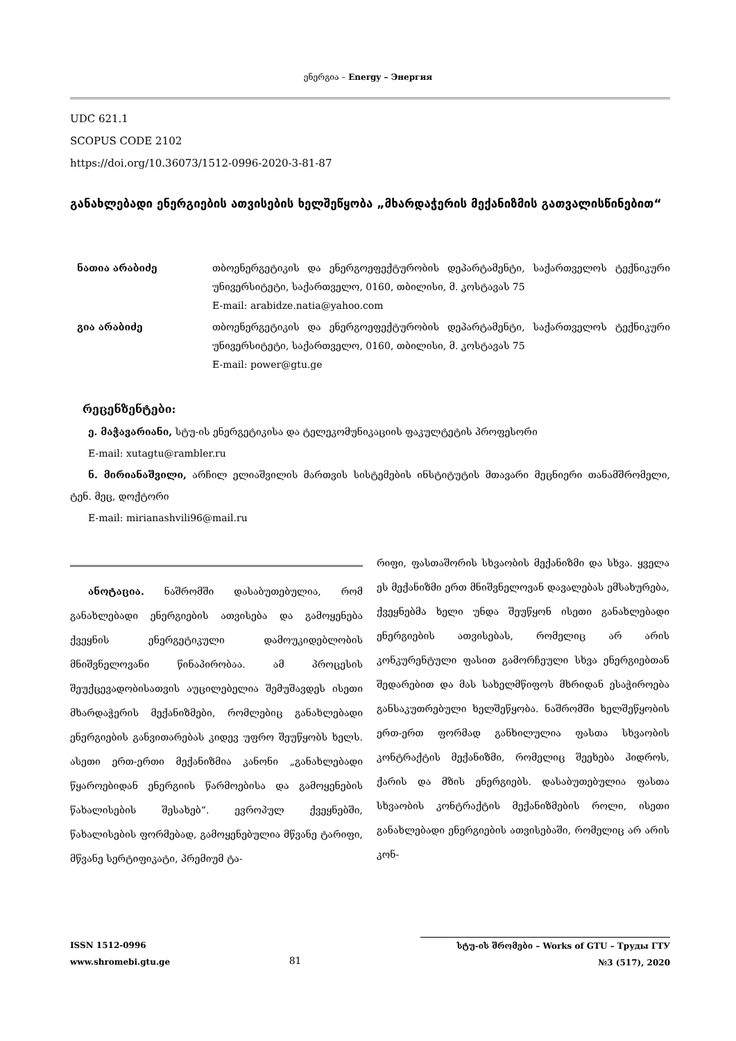ენერგია – Energy – Энергия
UDC 621.1
SCOPUS CODE 2102
https://doi.org/10.36073/1512-0996-2020-3-81-87
განახლებადი ენერგიების ათვისების ხელშეწყობა „მხარდაჭერის მექანიზმის გათვალისწინებით“
ნათია არაბიძე თბოენერგეტიკის და ენერგოეფექტურობის დეპარტამენტი, საქართველოს ტექნიკური უნივერსიტეტი, საქართველო, 0160, თბილისი, მ. კოსტავას 75
E-mail: arabidze.natia@yahoo.com
გია არაბიძე თბოენერგეტიკის და ენერგოეფექტურობის დეპარტამენტი, საქართველოს ტექნიკური უნივერსიტეტი, საქართველო, 0160, თბილისი, მ. კოსტავას 75
E-mail: power@gtu.ge
რეცენზენტები:
ე. მაჭავარიანი, სტუ-ის ენერგეტიკისა და ტელეკომუნიკაციის ფაკულტეტის პროფესორი
E-mail: xutagtu@rambler.ru
ნ. მირიანაშვილი, არჩილ ელიაშვილის მართვის სისტემების ინსტიტუტის მთავარი მეცნიერი თანამშრომელი, ტენ. მეც, დოქტორი
E-mail: mirianashvili96@mail.ru
ანოტაცია. ნაშრომში დასაბუთებულია, რომ განახლებადი ენერგიების ათვისება და გამოყენება ქვეყნის ენერგეტიკული დამოუკიდებლობის მნიშვნელოვანი წინაპირობაა. ამ პროცესის შეუქცევადობისათვის აუცილებელია შემუშავდეს ისეთი მხარდაჭერის მექანიზმები, რომლებიც განახლებადი ენერგიების განვითარებას კიდევ უფრო შეუწყობს ხელს. ასეთი ერთ-ერთი მექანიზმია კანონი „განახლებადი წყაროებიდან ენერგიის წარმოებისა და გამოყენების წახალისების შესახებ“. ევროპულ ქვეყნებში, წახალისების ფორმებად, გამოყენებულია მწვანე ტარიფი, მწვანე სერტიფიკატი, პრემიუმ ტა-
რიფი, ფასთაშორის სხვაობის მექანიზმი და სხვა. ყველა ეს მექანიზმი ერთ მნიშვნელოვან დავალებას ემსახურება, ქვეყნებმა ხელი უნდა შეუწყონ ისეთი განახლებადი ენერგიების ათვისებას, რომელიც არ არის კონკურენტული ფასით გამორჩეული სხვა ენერგიებთან შედარებით და მას სახელმწიფოს მხრიდან ესაჭიროება განსაკუთრებული ხელშეწყობა. ნაშრომში ხელშეწყობის ერთ-ერთ ფორმად განხილულია ფასთა სხვაობის კონტრაქტის მექანიზმი, რომელიც შეეხება ჰიდროს, ქარის და მზის ენერგიებს. დასაბუთებულია ფასთა სხვაობის კონტრაქტის მექანიზმების როლი, ისეთი განახლებადი ენერგიების ათვისებაში, რომელიც არ არის კონ-
ISSN 1512-0996
www.shromebi.gtu.ge
81
სტუ-ის შრომები – Works of GTU – Труды ГТУ
№3 (517), 2020